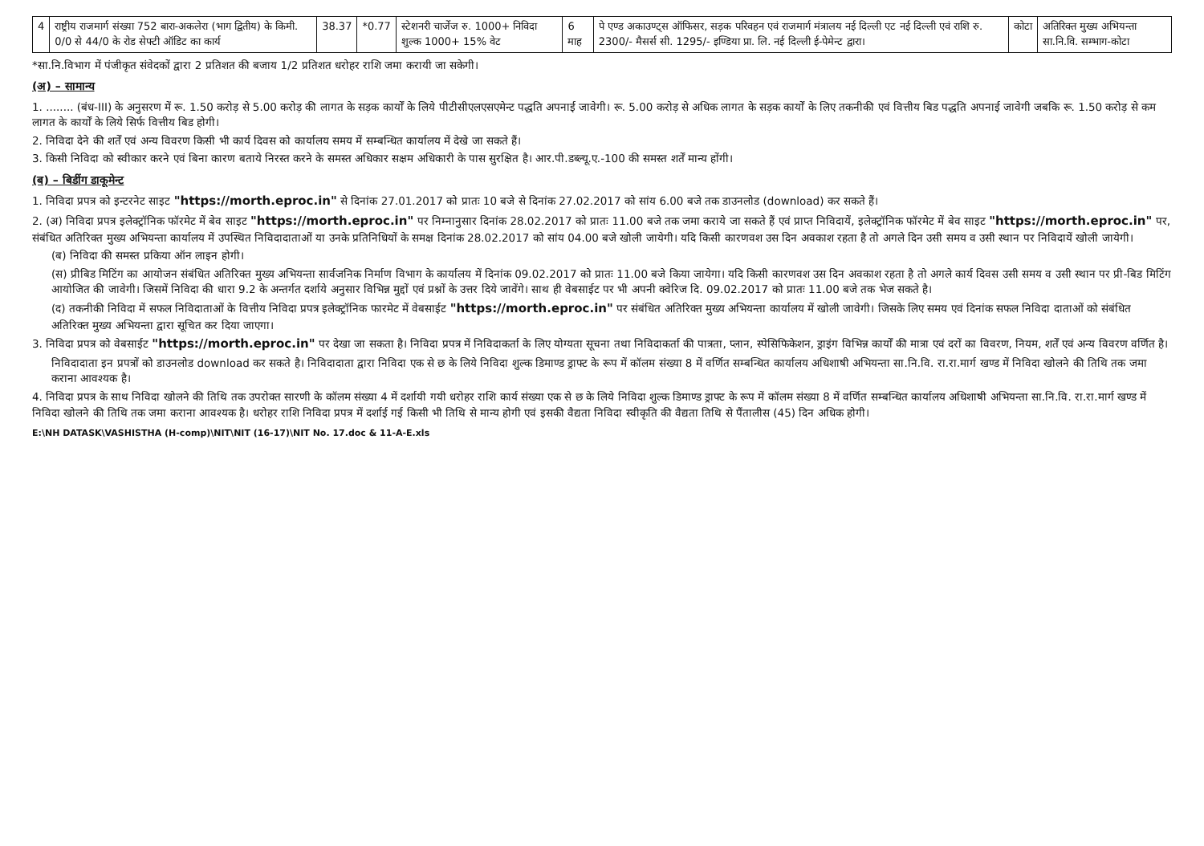| 4 | राष्ट्रीय राजमार्ग संख्या 752 बारा-अकलेरा (भाग द्वितीय) के किमी. 0/0 से 44/0 के रोड सेफ्टी ऑडिट का कार्य | 38.37 | *0.77 | स्टेशनरी चार्जेज रु. 1000+ निविदा शुल्क 1000+ 15% वेट | 6 माह | पे एण्ड अकाउण्ट्स ऑफिसर, सड़क परिवहन एवं राजमार्ग मंत्रालय नई दिल्ली एट नई दिल्ली एवं राशि रु. 2300/- मैसर्स सी. 1295/- इण्डिया प्रा. लि. नई दिल्ली ई-पेमेन्ट द्वारा। | कोटा | अतिरिक्त मुख्य अभियन्ता सा.नि.वि. सम्भाग-कोटा |
*सा.नि.विभाग में पंजीकृत संवेदकों द्वारा 2 प्रतिशत की बजाय 1/2 प्रतिशत धरोहर राशि जमा करायी जा सकेगी।
(अ) – सामान्य
1. ........ (बंध-III) के अनुसरण में रू. 1.50 करोड़ से 5.00 करोड़ की लागत के सड़क कार्यों के लिये पीटीसीएलएसएमेन्ट पद्धति अपनाई जावेगी। रू. 5.00 करोड़ से अधिक लागत के सड़क कार्यों के लिए तकनीकी एवं वित्तीय बिड पद्धति अपनाई जावेगी जबकि रू. 1.50 करोड़ से कम लागत के कार्यों के लिये सिर्फ वित्तीय बिड होगी।
2. निविदा देने की शर्तें एवं अन्य विवरण किसी भी कार्य दिवस को कार्यालय समय में सम्बन्धित कार्यालय में देखे जा सकते हैं।
3. किसी निविदा को स्वीकार करने एवं बिना कारण बताये निरस्त करने के समस्त अधिकार सक्षम अधिकारी के पास सुरक्षित है। आर.पी.डब्ल्यू.ए.-100 की समस्त शर्तें मान्य होंगी।
(ब) – बिडींग डाकूमेन्ट
1. निविदा प्रपत्र को इन्टरनेट साइट "https://morth.eproc.in" से दिनांक 27.01.2017 को प्रातः 10 बजे से दिनांक 27.02.2017 को सांय 6.00 बजे तक डाउनलोड (download) कर सकते हैं।
2. (अ) निविदा प्रपत्र इलेक्ट्रॉनिक फॉरमेट में बेव साइट "https://morth.eproc.in" पर निम्नानुसार दिनांक 28.02.2017 को प्रातः 11.00 बजे तक जमा कराये जा सकते हैं एवं प्राप्त निविदायें, इलेक्ट्रॉनिक फॉरमेट में बेव साइट "https://morth.eproc.in" पर, संबंधित अतिरिक्त मुख्य अभियन्ता कार्यालय में उपस्थित निविदादाताओं या उनके प्रतिनिधियों के समक्ष दिनांक 28.02.2017 को सांय 04.00 बजे खोली जायेगी। यदि किसी कारणवश उस दिन अवकाश रहता है तो अगले दिन उसी समय व उसी स्थान पर निविदायें खोली जायेगी।
(ब) निविदा की समस्त प्रकिया ऑन लाइन होगी।
(स) प्रीबिड मिटिंग का आयोजन संबंधित अतिरिक्त मुख्य अभियन्ता सार्वजनिक निर्माण विभाग के कार्यालय में दिनांक 09.02.2017 को प्रातः 11.00 बजे किया जायेगा। यदि किसी कारणवश उस दिन अवकाश रहता है तो अगले कार्य दिवस उसी समय व उसी स्थान पर प्री-बिड मिटिंग आयोजित की जावेगी। जिसमें निविदा की धारा 9.2 के अन्तर्गत दर्शाये अनुसार विभिन्न मुद्दों एवं प्रश्नों के उत्तर दिये जावेंगे। साथ ही वेबसाईट पर भी अपनी क्वेरिज दि. 09.02.2017 को प्रातः 11.00 बजे तक भेज सकते है।
(द) तकनीकी निविदा में सफल निविदाताओं के वित्तीय निविदा प्रपत्र इलेक्ट्रॉनिक फारमेट में वेबसाईट "https://morth.eproc.in" पर संबंधित अतिरिक्त मुख्य अभियन्ता कार्यालय में खोली जावेगी। जिसके लिए समय एवं दिनांक सफल निविदा दाताओं को संबंधित अतिरिक्त मुख्य अभियन्ता द्वारा सूचित कर दिया जाएगा।
3. निविदा प्रपत्र को वेबसाईट "https://morth.eproc.in" पर देखा जा सकता है। निविदा प्रपत्र में निविदाकर्ता के लिए योग्यता सूचना तथा निविदाकर्ता की पात्रता, प्लान, स्पेसिफिकेशन, ड्राइंग विभिन्न कार्यों की मात्रा एवं दरों का विवरण, नियम, शर्तें एवं अन्य विवरण वर्णित है।
निविदादाता इन प्रपत्रों को डाउनलोड download कर सकते है। निविदादाता द्वारा निविदा एक से छ के लिये निविदा शुल्क डिमाण्ड ड्राफ्ट के रूप में कॉलम संख्या 8 में वर्णित सम्बन्धित कार्यालय अधिशाषी अभियन्ता सा.नि.वि. रा.रा.मार्ग खण्ड में निविदा खोलने की तिथि तक जमा कराना आवश्यक है।
4. निविदा प्रपत्र के साथ निविदा खोलने की तिथि तक उपरोक्त सारणी के कॉलम संख्या 4 में दर्शायी गयी धरोहर राशि कार्य संख्या एक से छ के लिये निविदा शुल्क डिमाण्ड ड्राफ्ट के रूप में कॉलम संख्या 8 में वर्णित सम्बन्धित कार्यालय अधिशाषी अभियन्ता सा.नि.वि. रा.रा.मार्ग खण्ड में निविदा खोलने की तिथि तक जमा कराना आवश्यक है। धरोहर राशि निविदा प्रपत्र में दर्शाई गई किसी भी तिथि से मान्य होगी एवं इसकी वैद्यता निविदा स्वीकृति की वैद्यता तिथि से पैंतालीस (45) दिन अधिक होगी।
E:\NH DATASK\VASHISTHA (H-comp)\NIT\NIT (16-17)\NIT No. 17.doc & 11-A-E.xls